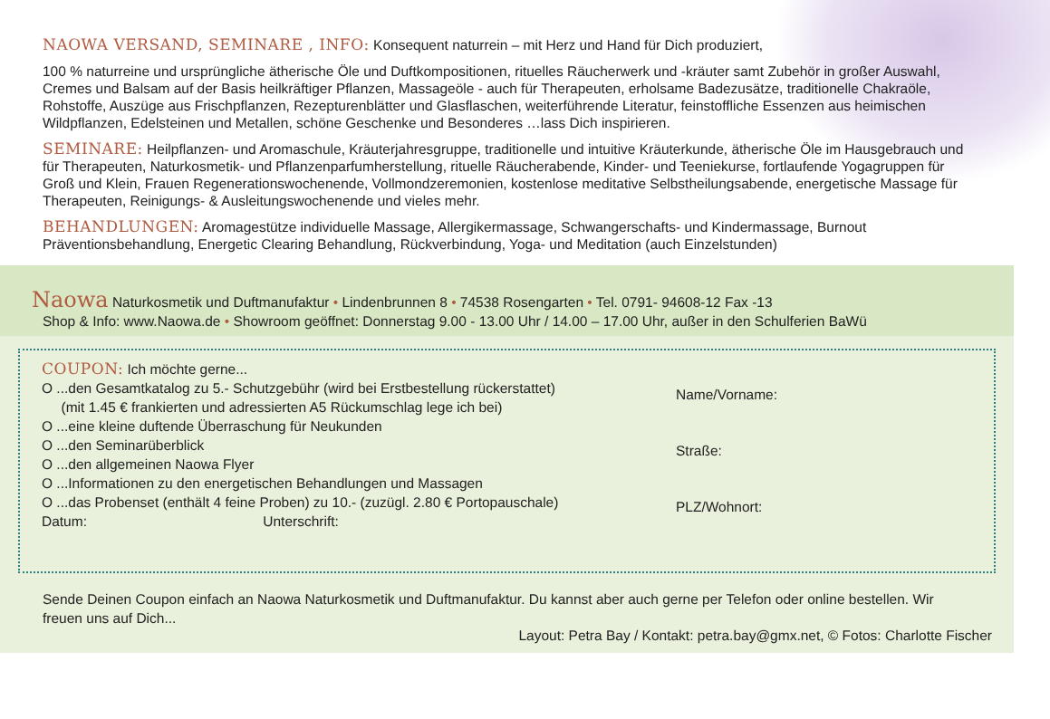NAOWA VERSAND, SEMINARE , INFO: Konsequent naturrein – mit Herz und Hand für Dich produziert,
100 % naturreine und ursprüngliche ätherische Öle und Duftkompositionen, rituelles Räucherwerk und -kräuter samt Zubehör in großer Auswahl, Cremes und Balsam auf der Basis heilkräftiger Pflanzen, Massageöle - auch für Therapeuten, erholsame Badezusätze, traditionelle Chakraöle, Rohstoffe, Auszüge aus Frischpflanzen, Rezepturenblätter und Glasflaschen, weiterführende Literatur, feinstoffliche Essenzen aus heimischen Wildpflanzen, Edelsteinen und Metallen, schöne Geschenke und Besonderes …lass Dich inspirieren.
SEMINARE: Heilpflanzen- und Aromaschule, Kräuterjahresgruppe, traditionelle und intuitive Kräuterkunde, ätherische Öle im Hausgebrauch und für Therapeuten, Naturkosmetik- und Pflanzenparfumherstellung, rituelle Räucherabende, Kinder- und Teeniekurse, fortlaufende Yogagruppen für Groß und Klein, Frauen Regenerationswochenende, Vollmondzeremonien, kostenlose meditative Selbstheilungsabende, energetische Massage für Therapeuten, Reinigungs- & Ausleitungswochenende und vieles mehr.
BEHANDLUNGEN: Aromagestütze individuelle Massage, Allergikermassage, Schwangerschafts- und Kindermassage, Burnout Präventionsbehandlung, Energetic Clearing Behandlung, Rückverbindung, Yoga- und Meditation (auch Einzelstunden)
Naowa Naturkosmetik und Duftmanufaktur • Lindenbrunnen 8 • 74538 Rosengarten • Tel. 0791- 94608-12 Fax -13
Shop & Info: www.Naowa.de • Showroom geöffnet: Donnerstag 9.00 - 13.00 Uhr / 14.00 – 17.00 Uhr, außer in den Schulferien BaWü
COUPON: Ich möchte gerne...
O ...den Gesamtkatalog zu 5.- Schutzgebühr (wird bei Erstbestellung rückerstattet)
(mit 1.45 € frankierten und adressierten A5 Rückumschlag lege ich bei)
O ...eine kleine duftende Überraschung für Neukunden
O ...den Seminarüberblick
O ...den allgemeinen Naowa Flyer
O ...Informationen zu den energetischen Behandlungen und Massagen
O ...das Probenset (enthält 4 feine Proben) zu 10.- (zuzügl. 2.80 € Portopauschale)
Datum: Unterschrift:
Name/Vorname:
Straße:
PLZ/Wohnort:
Sende Deinen Coupon einfach an Naowa Naturkosmetik und Duftmanufaktur. Du kannst aber auch gerne per Telefon oder online bestellen. Wir freuen uns auf Dich...
Layout: Petra Bay / Kontakt: petra.bay@gmx.net, © Fotos: Charlotte Fischer